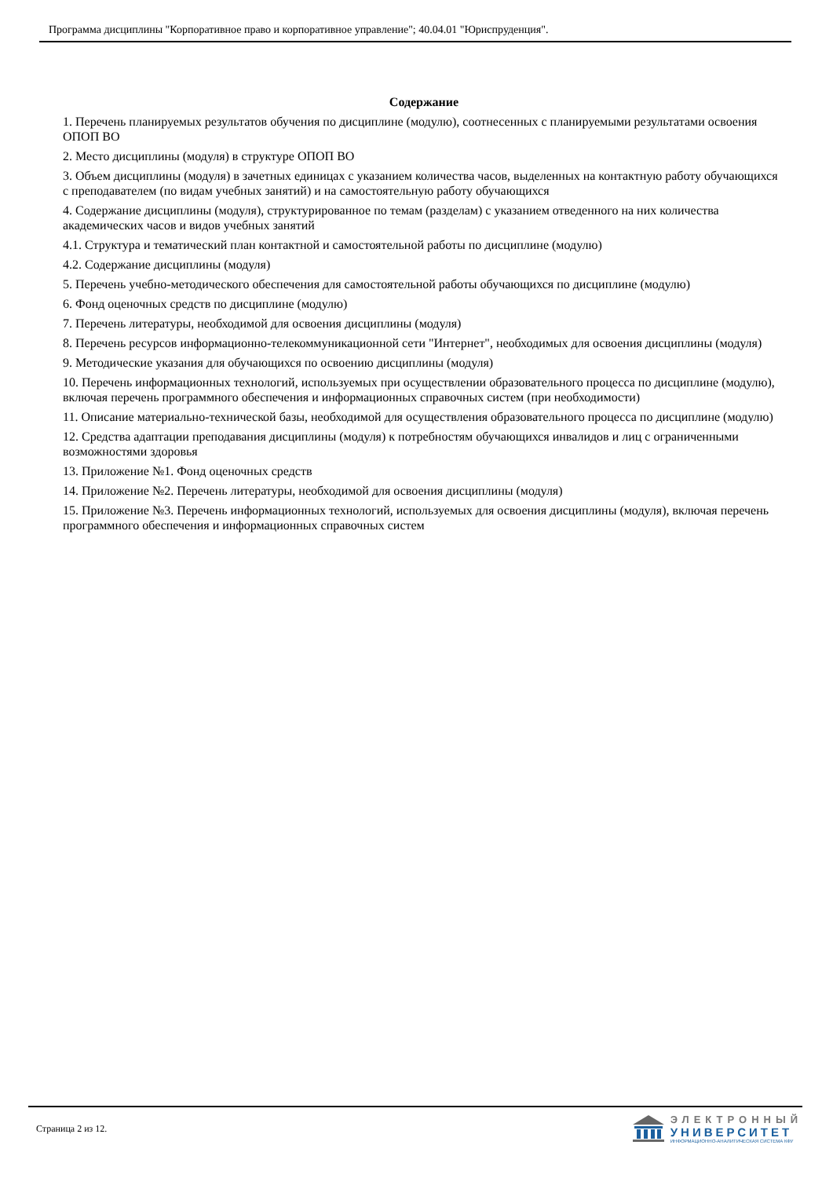Программа дисциплины "Корпоративное право и корпоративное управление"; 40.04.01 "Юриспруденция".
Содержание
1. Перечень планируемых результатов обучения по дисциплине (модулю), соотнесенных с планируемыми результатами освоения ОПОП ВО
2. Место дисциплины (модуля) в структуре ОПОП ВО
3. Объем дисциплины (модуля) в зачетных единицах с указанием количества часов, выделенных на контактную работу обучающихся с преподавателем (по видам учебных занятий) и на самостоятельную работу обучающихся
4. Содержание дисциплины (модуля), структурированное по темам (разделам) с указанием отведенного на них количества академических часов и видов учебных занятий
4.1. Структура и тематический план контактной и самостоятельной работы по дисциплине (модулю)
4.2. Содержание дисциплины (модуля)
5. Перечень учебно-методического обеспечения для самостоятельной работы обучающихся по дисциплине (модулю)
6. Фонд оценочных средств по дисциплине (модулю)
7. Перечень литературы, необходимой для освоения дисциплины (модуля)
8. Перечень ресурсов информационно-телекоммуникационной сети "Интернет", необходимых для освоения дисциплины (модуля)
9. Методические указания для обучающихся по освоению дисциплины (модуля)
10. Перечень информационных технологий, используемых при осуществлении образовательного процесса по дисциплине (модулю), включая перечень программного обеспечения и информационных справочных систем (при необходимости)
11. Описание материально-технической базы, необходимой для осуществления образовательного процесса по дисциплине (модулю)
12. Средства адаптации преподавания дисциплины (модуля) к потребностям обучающихся инвалидов и лиц с ограниченными возможностями здоровья
13. Приложение №1. Фонд оценочных средств
14. Приложение №2. Перечень литературы, необходимой для освоения дисциплины (модуля)
15. Приложение №3. Перечень информационных технологий, используемых для освоения дисциплины (модуля), включая перечень программного обеспечения и информационных справочных систем
Страница 2 из 12.
ЭЛЕКТРОННЫЙ
УНИВЕРСИТЕТ
ИНФОРМАЦИОННО-АНАЛИТИЧЕСКАЯ СИСТЕМА КФУ